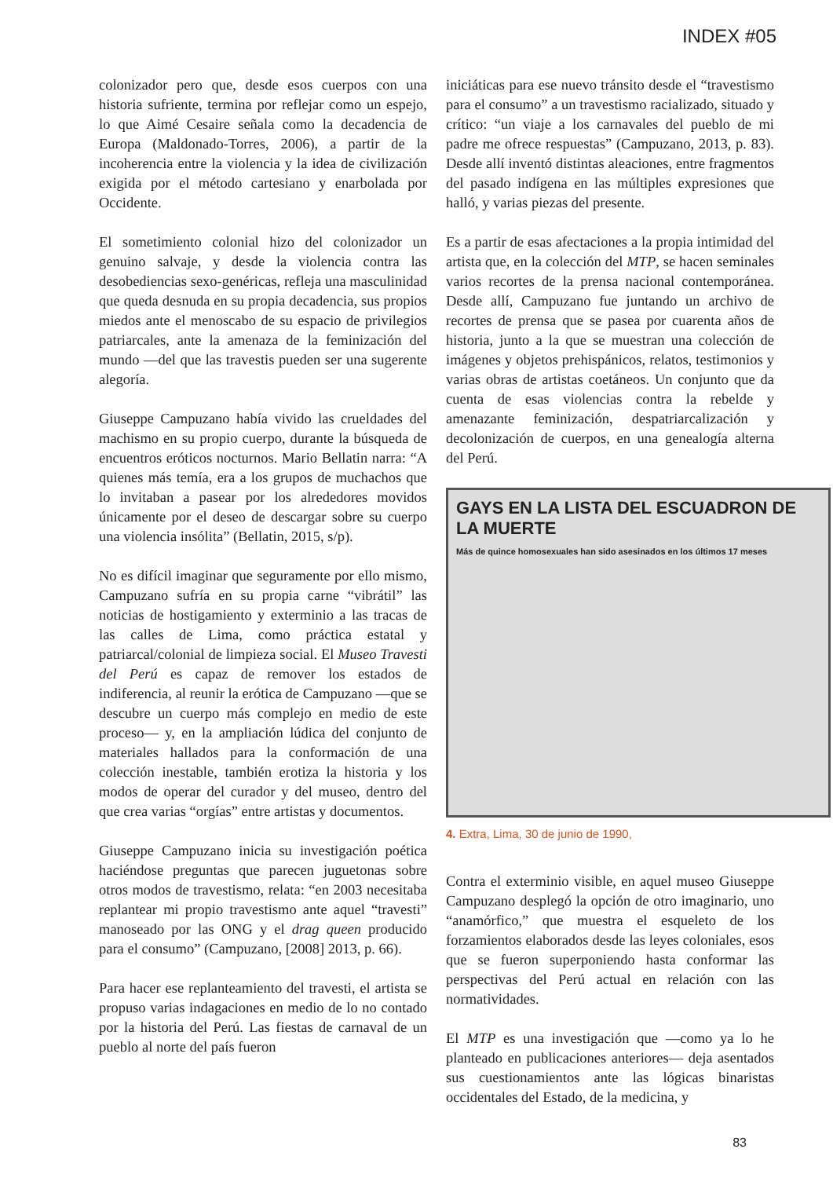INDEX #05
colonizador pero que, desde esos cuerpos con una historia sufriente, termina por reflejar como un espejo, lo que Aimé Cesaire señala como la decadencia de Europa (Maldonado-Torres, 2006), a partir de la incoherencia entre la violencia y la idea de civilización exigida por el método cartesiano y enarbolada por Occidente.
El sometimiento colonial hizo del colonizador un genuino salvaje, y desde la violencia contra las desobediencias sexo-genéricas, refleja una masculinidad que queda desnuda en su propia decadencia, sus propios miedos ante el menoscabo de su espacio de privilegios patriarcales, ante la amenaza de la feminización del mundo —del que las travestis pueden ser una sugerente alegoría.
Giuseppe Campuzano había vivido las crueldades del machismo en su propio cuerpo, durante la búsqueda de encuentros eróticos nocturnos. Mario Bellatin narra: “A quienes más temía, era a los grupos de muchachos que lo invitaban a pasear por los alrededores movidos únicamente por el deseo de descargar sobre su cuerpo una violencia insólita” (Bellatin, 2015, s/p).
No es difícil imaginar que seguramente por ello mismo, Campuzano sufría en su propia carne “vibrátil” las noticias de hostigamiento y exterminio a las tracas de las calles de Lima, como práctica estatal y patriarcal/colonial de limpieza social. El Museo Travesti del Perú es capaz de remover los estados de indiferencia, al reunir la erótica de Campuzano —que se descubre un cuerpo más complejo en medio de este proceso— y, en la ampliación lúdica del conjunto de materiales hallados para la conformación de una colección inestable, también erotiza la historia y los modos de operar del curador y del museo, dentro del que crea varias “orgías” entre artistas y documentos.
Giuseppe Campuzano inicia su investigación poética haciéndose preguntas que parecen juguetonas sobre otros modos de travestismo, relata: “en 2003 necesitaba replantear mi propio travestismo ante aquel “travesti” manoseado por las ONG y el drag queen producido para el consumo” (Campuzano, [2008] 2013, p. 66).
Para hacer ese replanteamiento del travesti, el artista se propuso varias indagaciones en medio de lo no contado por la historia del Perú. Las fiestas de carnaval de un pueblo al norte del país fueron
iniciáticas para ese nuevo tránsito desde el “travestismo para el consumo” a un travestismo racializado, situado y crítico: “un viaje a los carnavales del pueblo de mi padre me ofrece respuestas” (Campuzano, 2013, p. 83). Desde allí inventó distintas aleaciones, entre fragmentos del pasado indígena en las múltiples expresiones que halló, y varias piezas del presente.
Es a partir de esas afectaciones a la propia intimidad del artista que, en la colección del MTP, se hacen seminales varios recortes de la prensa nacional contemporánea. Desde allí, Campuzano fue juntando un archivo de recortes de prensa que se pasea por cuarenta años de historia, junto a la que se muestran una colección de imágenes y objetos prehispánicos, relatos, testimonios y varias obras de artistas coetáneos. Un conjunto que da cuenta de esas violencias contra la rebelde y amenazante feminización, despatriarcalización y decolonización de cuerpos, en una genealogía alterna del Perú.
GAYS EN LA LISTA DEL ESCUADRON DE LA MUERTE
Más de quince homosexuales han sido asesinados en los últimos 17 meses
4. Extra, Lima, 30 de junio de 1990,
Contra el exterminio visible, en aquel museo Giuseppe Campuzano desplegó la opción de otro imaginario, uno “anamórfico,” que muestra el esqueleto de los forzamientos elaborados desde las leyes coloniales, esos que se fueron superponiendo hasta conformar las perspectivas del Perú actual en relación con las normatividades.
El MTP es una investigación que —como ya lo he planteado en publicaciones anteriores— deja asentados sus cuestionamientos ante las lógicas binaristas occidentales del Estado, de la medicina, y
83